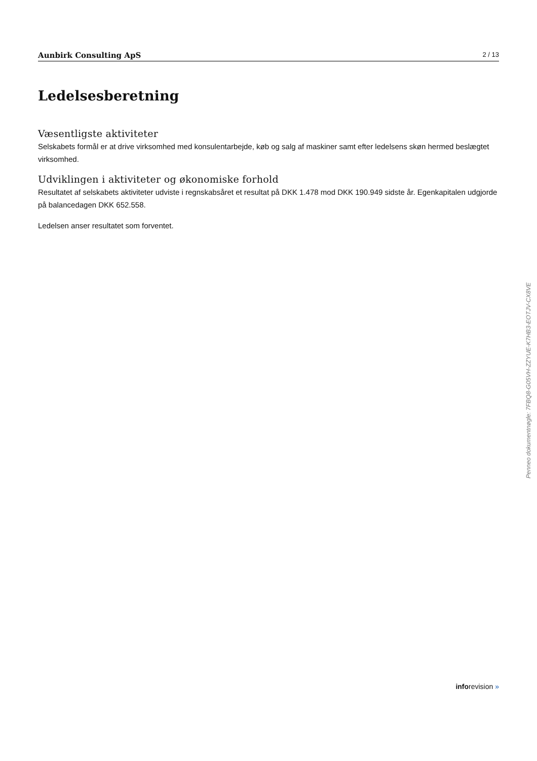Aunbirk Consulting ApS 2 / 13
Ledelsesberetning
Væsentligste aktiviteter
Selskabets formål er at drive virksomhed med konsulentarbejde, køb og salg af maskiner samt efter ledelsens skøn hermed beslægtet virksomhed.
Udviklingen i aktiviteter og økonomiske forhold
Resultatet af selskabets aktiviteter udviste i regnskabsåret et resultat på DKK 1.478 mod DKK 190.949 sidste år. Egenkapitalen udgjorde på balancedagen DKK 652.558.
Ledelsen anser resultatet som forventet.
Penneo dokumentnøgle: 7FBQ8-G05VH-ZZYUE-K7HB3-EOTJV-CX8VE
inforevision »